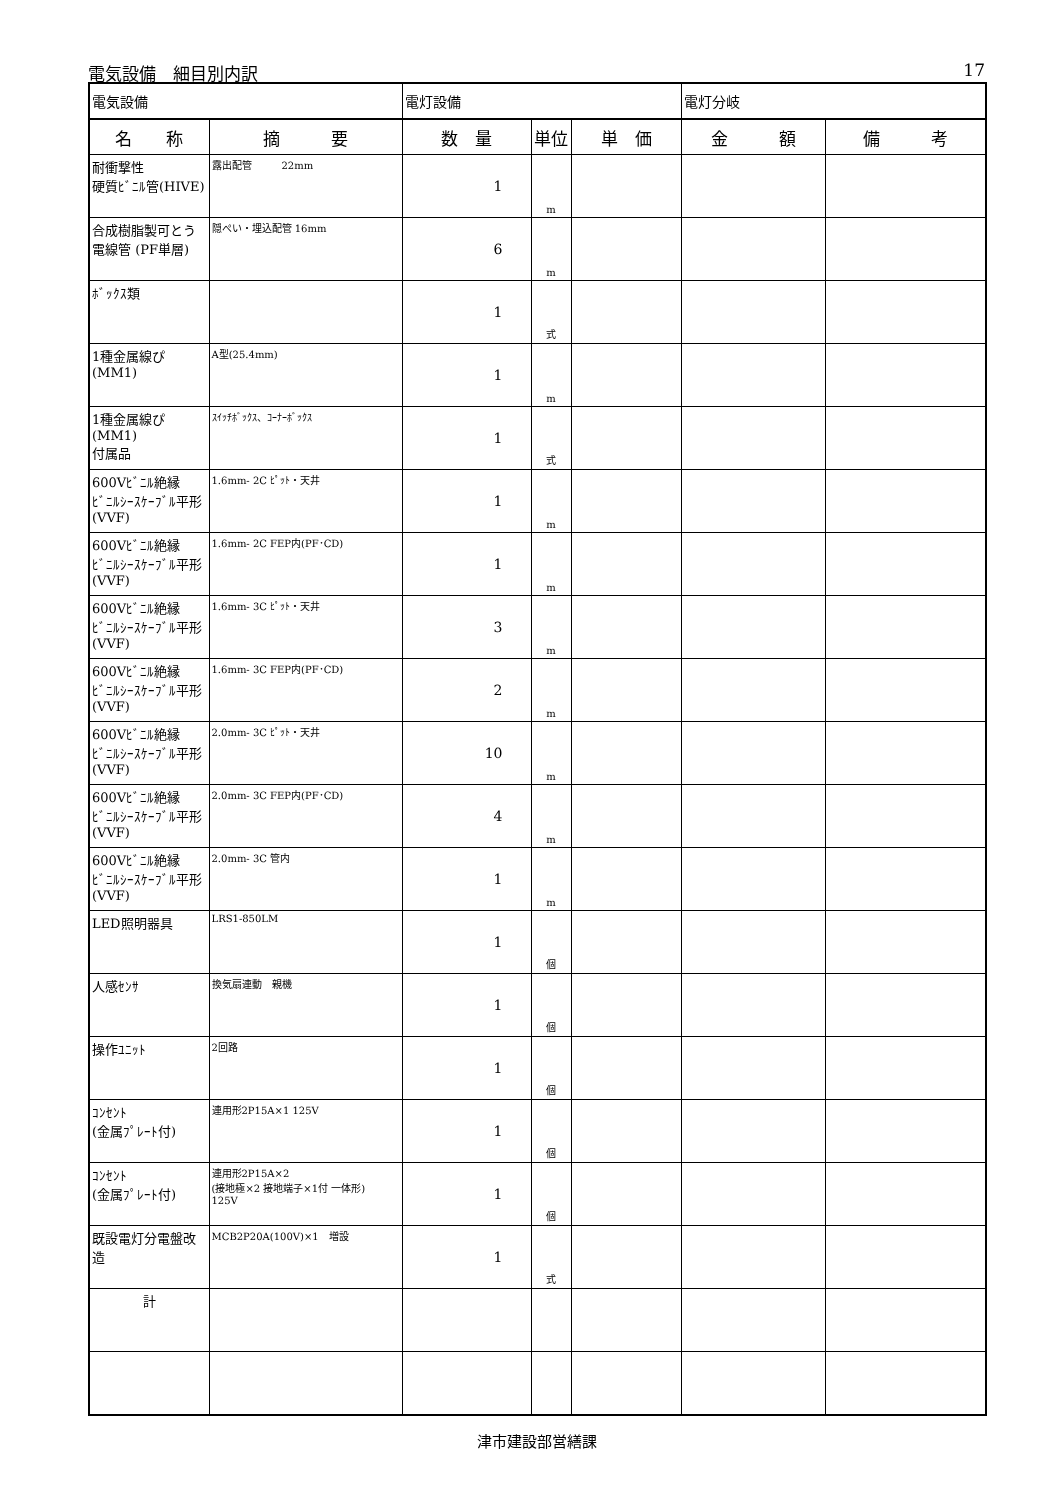電気設備　細目別内訳 17
| 電気設備 | | 電灯設備 | | | 電灯分岐 | |
| 名 称 | 摘 要 | 数 量 | 単位 | 単 価 | 金 額 | 備 考 |
| 耐衝撃性 硬質ﾋﾞﾆﾙ管(HIVE) | 露出配管 22mm | 1 | m | | | |
| 合成樹脂製可とう電線管 (PF単層) | 隠ぺい・埋込配管 16mm | 6 | m | | | |
| ﾎﾞｯｸｽ類 | | 1 | 式 | | | |
| 1種金属線ぴ(MM1) | A型(25.4mm) | 1 | m | | | |
| 1種金属線ぴ(MM1) 付属品 | ｽｲｯﾁﾎﾞｯｸｽ、ｺｰﾅｰﾎﾞｯｸｽ | 1 | 式 | | | |
| 600Vﾋﾞﾆﾙ絶縁 ﾋﾞﾆﾙｼｰｽｹｰﾌﾞﾙ平形 (VVF) | 1.6mm- 2C ﾋﾟｯﾄ・天井 | 1 | m | | | |
| 600Vﾋﾞﾆﾙ絶縁 ﾋﾞﾆﾙｼｰｽｹｰﾌﾞﾙ平形 (VVF) | 1.6mm- 2C FEP内(PF･CD) | 1 | m | | | |
| 600Vﾋﾞﾆﾙ絶縁 ﾋﾞﾆﾙｼｰｽｹｰﾌﾞﾙ平形 (VVF) | 1.6mm- 3C ﾋﾟｯﾄ・天井 | 3 | m | | | |
| 600Vﾋﾞﾆﾙ絶縁 ﾋﾞﾆﾙｼｰｽｹｰﾌﾞﾙ平形 (VVF) | 1.6mm- 3C FEP内(PF･CD) | 2 | m | | | |
| 600Vﾋﾞﾆﾙ絶縁 ﾋﾞﾆﾙｼｰｽｹｰﾌﾞﾙ平形 (VVF) | 2.0mm- 3C ﾋﾟｯﾄ・天井 | 10 | m | | | |
| 600Vﾋﾞﾆﾙ絶縁 ﾋﾞﾆﾙｼｰｽｹｰﾌﾞﾙ平形 (VVF) | 2.0mm- 3C FEP内(PF･CD) | 4 | m | | | |
| 600Vﾋﾞﾆﾙ絶縁 ﾋﾞﾆﾙｼｰｽｹｰﾌﾞﾙ平形 (VVF) | 2.0mm- 3C 管内 | 1 | m | | | |
| LED照明器具 | LRS1-850LM | 1 | 個 | | | |
| 人感ｾﾝｻ | 換気扇連動 親機 | 1 | 個 | | | |
| 操作ﾕﾆｯﾄ | 2回路 | 1 | 個 | | | |
| ｺﾝｾﾝﾄ (金属ﾌﾟﾚｰﾄ付) | 連用形2P15A×1 125V | 1 | 個 | | | |
| ｺﾝｾﾝﾄ (金属ﾌﾟﾚｰﾄ付) | 連用形2P15A×2 (接地極×2 接地端子×1付 一体形) 125V | 1 | 個 | | | |
| 既設電灯分電盤改造 | MCB2P20A(100V)×1 増設 | 1 | 式 | | | |
| 計 | | | | | | |
津市建設部営繕課